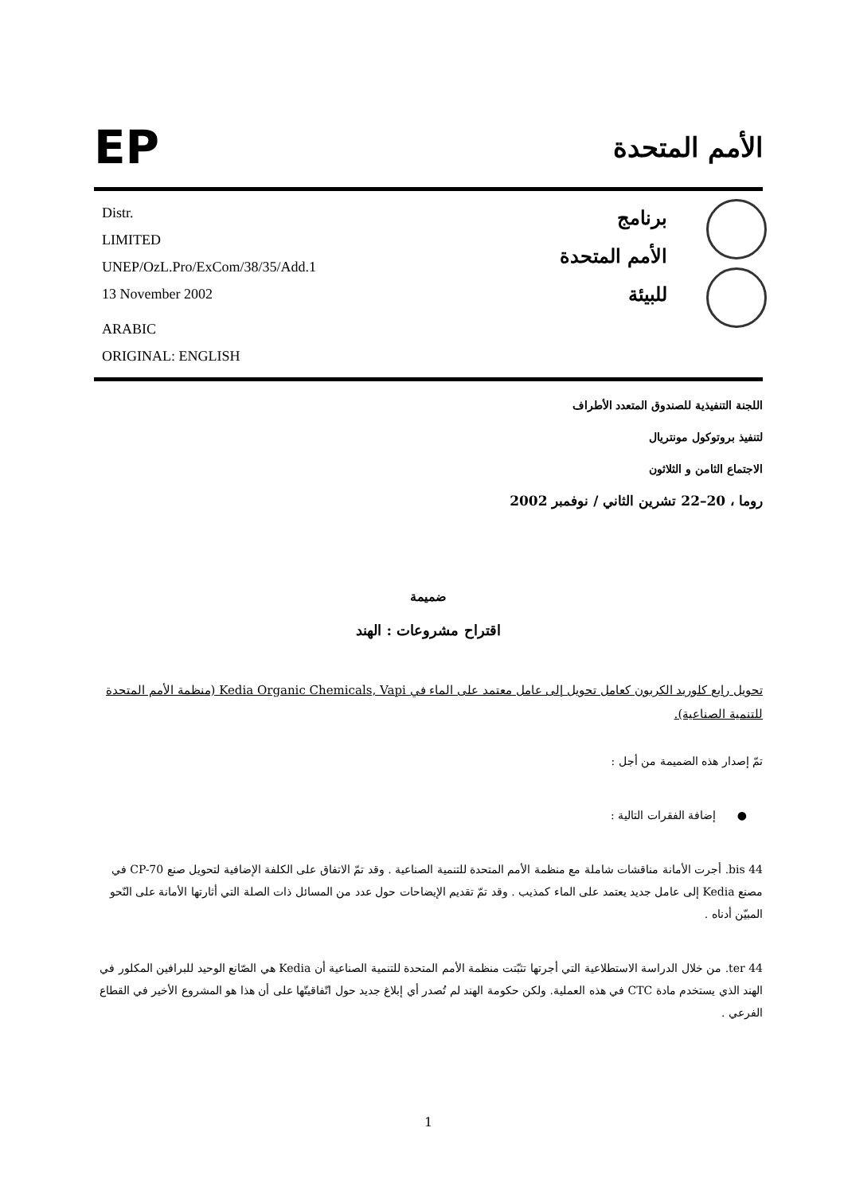EP
الأمم المتحدة
Distr.
LIMITED
UNEP/OzL.Pro/ExCom/38/35/Add.1
13 November 2002
ARABIC
ORIGINAL: ENGLISH
برنامج
الأمم المتحدة
للبيئة
اللجنة التنفيذية للصندوق المتعدد الأطراف
لتنفيذ بروتوكول مونتريال
الاجتماع الثامن و الثلاثون
روما ، 20–22 تشرين الثاني / نوفمبر 2002
ضميمة
اقتراح مشروعات : الهند
تحويل رابع كلوريد الكربون كعامل تحويل إلى عامل معتمد على الماء في Kedia Organic Chemicals, Vapi (منظمة الأمم المتحدة للتنمية الصناعية).
تمّ إصدار هذه الضميمة من أجل :
● إضافة الفقرات التالية :
44 bis. أجرت الأمانة مناقشات شاملة مع منظمة الأمم المتحدة للتنمية الصناعية . وقد تمّ الاتفاق على الكلفة الإضافية لتحويل صنع CP-70 في مصنع Kedia إلى عامل جديد يعتمد على الماء كمذيب . وقد تمّ تقديم الإيضاحات حول عدد من المسائل ذات الصلة التي أثارتها الأمانة على النّحو المبيّن أدناه .
44 ter. من خلال الدراسة الاستطلاعية التي أجرتها تثبّتت منظمة الأمم المتحدة للتنمية الصناعية أن Kedia هي الصّانع الوحيد للبرافين المكلور في الهند الذي يستخدم مادة CTC في هذه العملية. ولكن حكومة الهند لم تُصدر أي إبلاغ جديد حول اتّفاقيتّها على أن هذا هو المشروع الأخير في القطاع الفرعي .
1